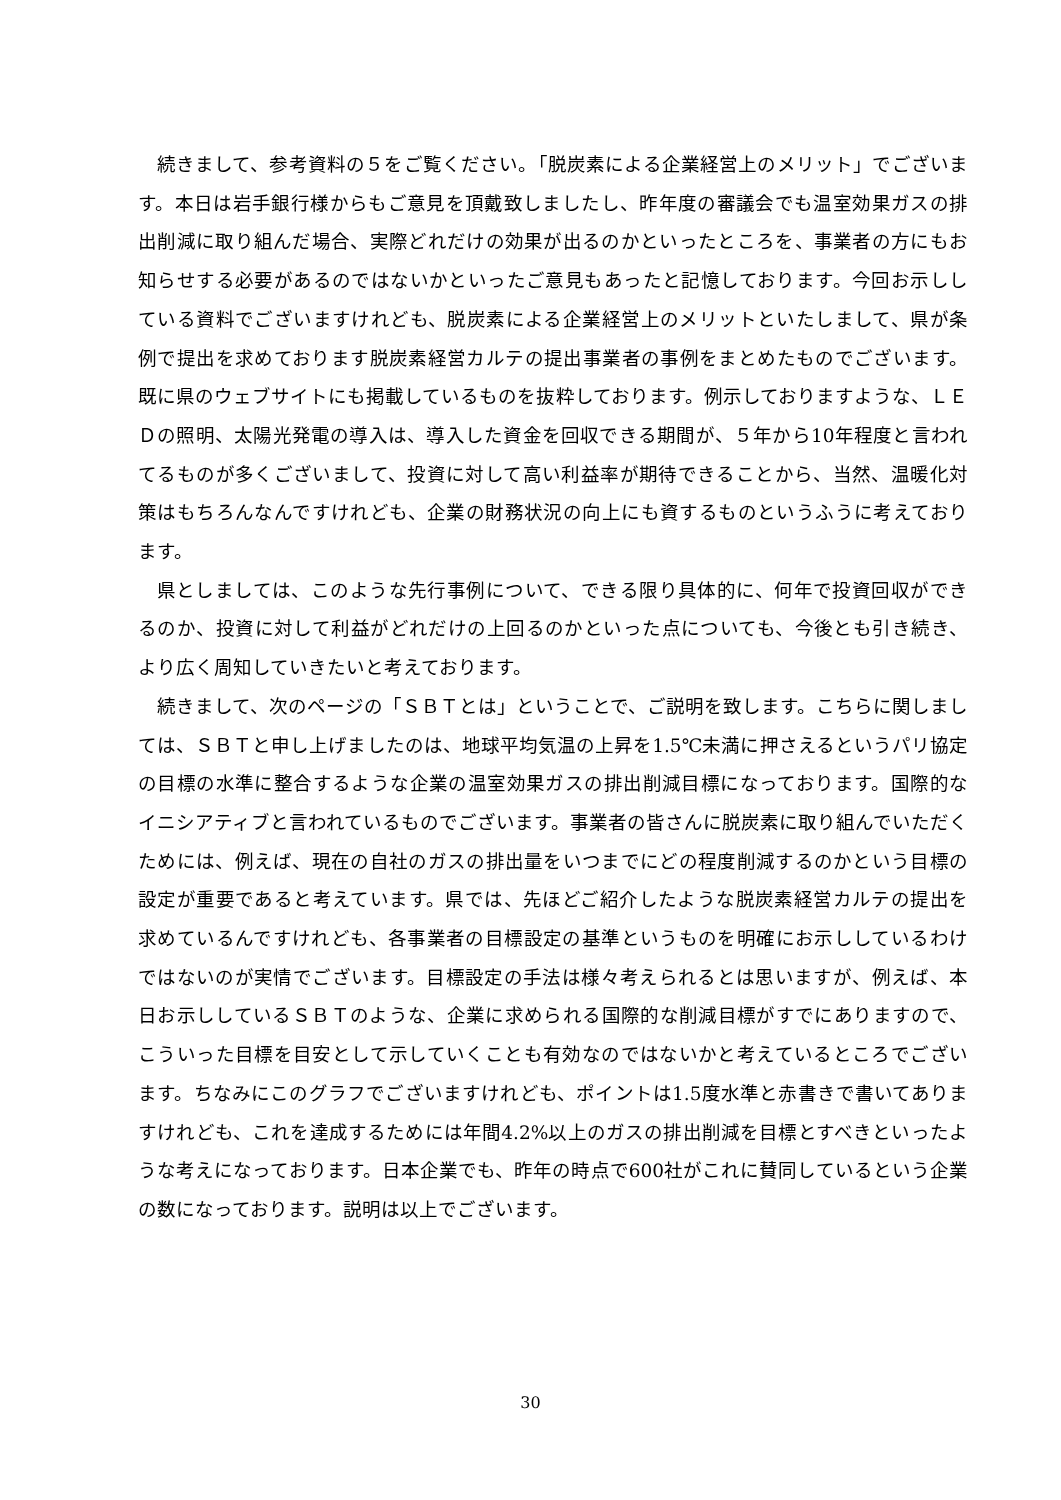続きまして、参考資料の５をご覧ください。「脱炭素による企業経営上のメリット」でございます。本日は岩手銀行様からもご意見を頂戴致しましたし、昨年度の審議会でも温室効果ガスの排出削減に取り組んだ場合、実際どれだけの効果が出るのかといったところを、事業者の方にもお知らせする必要があるのではないかといったご意見もあったと記憶しております。今回お示ししている資料でございますけれども、脱炭素による企業経営上のメリットといたしまして、県が条例で提出を求めております脱炭素経営カルテの提出事業者の事例をまとめたものでございます。既に県のウェブサイトにも掲載しているものを抜粋しております。例示しておりますような、ＬＥＤの照明、太陽光発電の導入は、導入した資金を回収できる期間が、５年から10年程度と言われてるものが多くございまして、投資に対して高い利益率が期待できることから、当然、温暖化対策はもちろんなんですけれども、企業の財務状況の向上にも資するものというふうに考えております。
県としましては、このような先行事例について、できる限り具体的に、何年で投資回収ができるのか、投資に対して利益がどれだけの上回るのかといった点についても、今後とも引き続き、より広く周知していきたいと考えております。
続きまして、次のページの「ＳＢＴとは」ということで、ご説明を致します。こちらに関しましては、ＳＢＴと申し上げましたのは、地球平均気温の上昇を1.5℃未満に押さえるというパリ協定の目標の水準に整合するような企業の温室効果ガスの排出削減目標になっております。国際的なイニシアティブと言われているものでございます。事業者の皆さんに脱炭素に取り組んでいただくためには、例えば、現在の自社のガスの排出量をいつまでにどの程度削減するのかという目標の設定が重要であると考えています。県では、先ほどご紹介したような脱炭素経営カルテの提出を求めているんですけれども、各事業者の目標設定の基準というものを明確にお示ししているわけではないのが実情でございます。目標設定の手法は様々考えられるとは思いますが、例えば、本日お示ししているＳＢＴのような、企業に求められる国際的な削減目標がすでにありますので、こういった目標を目安として示していくことも有効なのではないかと考えているところでございます。ちなみにこのグラフでございますけれども、ポイントは1.5度水準と赤書きで書いてありますけれども、これを達成するためには年間4.2%以上のガスの排出削減を目標とすべきといったような考えになっております。日本企業でも、昨年の時点で600社がこれに賛同しているという企業の数になっております。説明は以上でございます。
30